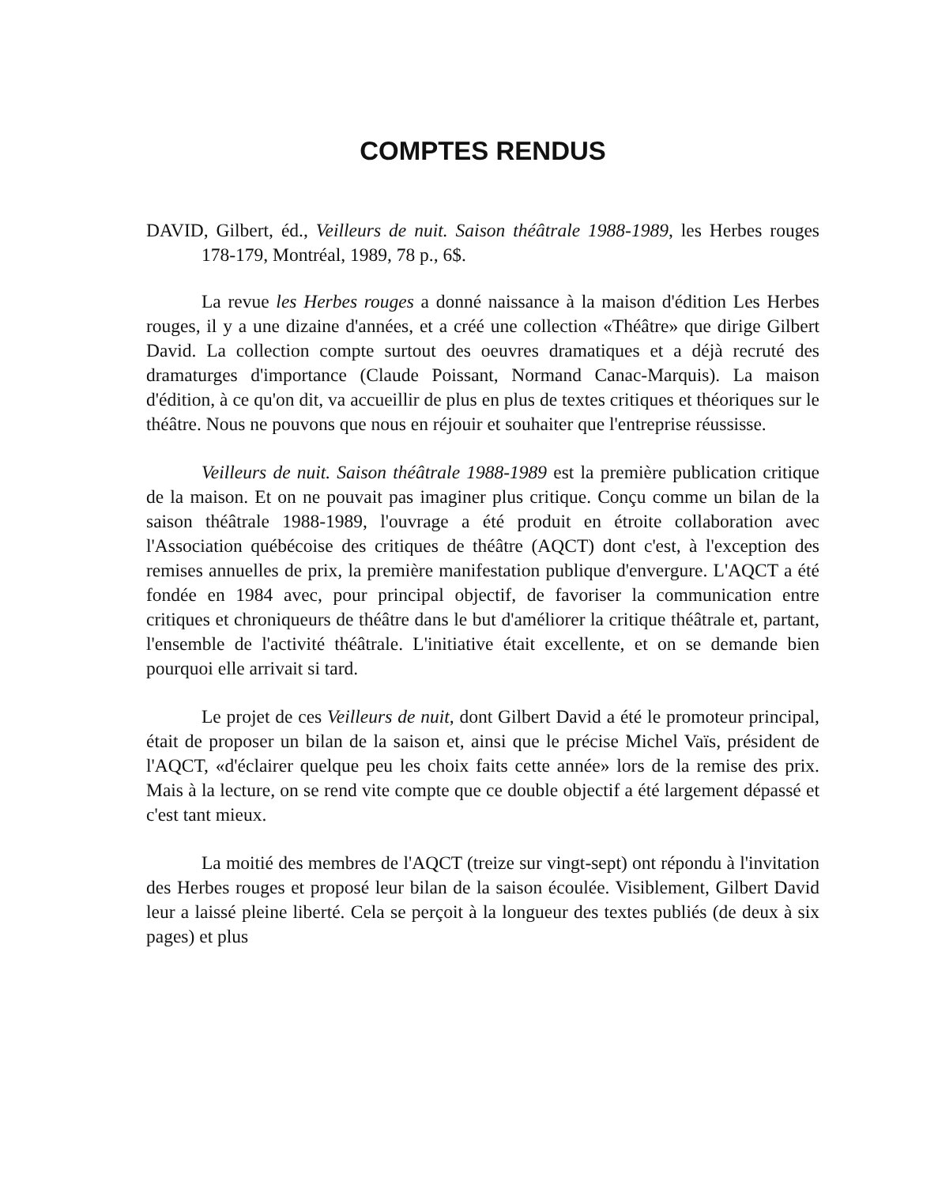COMPTES RENDUS
DAVID, Gilbert, éd., Veilleurs de nuit. Saison théâtrale 1988-1989, les Herbes rouges 178-179, Montréal, 1989, 78 p., 6$.
La revue les Herbes rouges a donné naissance à la maison d'édition Les Herbes rouges, il y a une dizaine d'années, et a créé une collection «Théâtre» que dirige Gilbert David. La collection compte surtout des oeuvres dramatiques et a déjà recruté des dramaturges d'importance (Claude Poissant, Normand Canac-Marquis). La maison d'édition, à ce qu'on dit, va accueillir de plus en plus de textes critiques et théoriques sur le théâtre. Nous ne pouvons que nous en réjouir et souhaiter que l'entreprise réussisse.
Veilleurs de nuit. Saison théâtrale 1988-1989 est la première publication critique de la maison. Et on ne pouvait pas imaginer plus critique. Conçu comme un bilan de la saison théâtrale 1988-1989, l'ouvrage a été produit en étroite collaboration avec l'Association québécoise des critiques de théâtre (AQCT) dont c'est, à l'exception des remises annuelles de prix, la première manifestation publique d'envergure. L'AQCT a été fondée en 1984 avec, pour principal objectif, de favoriser la communication entre critiques et chroniqueurs de théâtre dans le but d'améliorer la critique théâtrale et, partant, l'ensemble de l'activité théâtrale. L'initiative était excellente, et on se demande bien pourquoi elle arrivait si tard.
Le projet de ces Veilleurs de nuit, dont Gilbert David a été le promoteur principal, était de proposer un bilan de la saison et, ainsi que le précise Michel Vaïs, président de l'AQCT, «d'éclairer quelque peu les choix faits cette année» lors de la remise des prix. Mais à la lecture, on se rend vite compte que ce double objectif a été largement dépassé et c'est tant mieux.
La moitié des membres de l'AQCT (treize sur vingt-sept) ont répondu à l'invitation des Herbes rouges et proposé leur bilan de la saison écoulée. Visiblement, Gilbert David leur a laissé pleine liberté. Cela se perçoit à la longueur des textes publiés (de deux à six pages) et plus